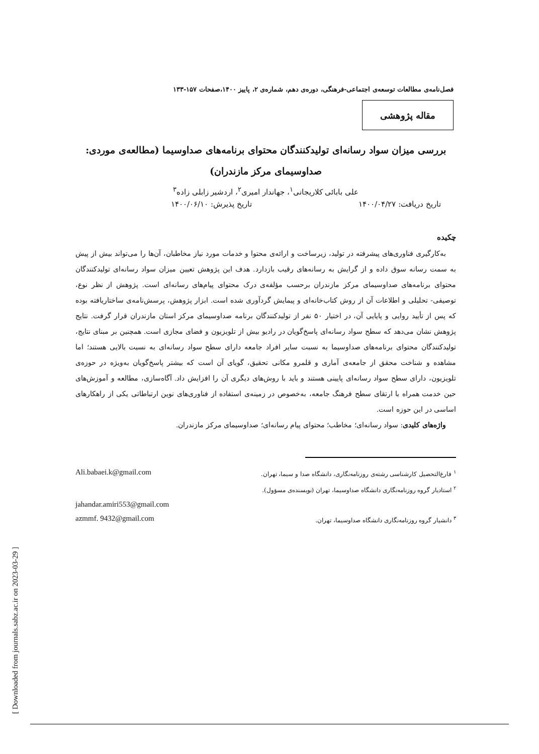فصل‌نامه‌ی مطالعات توسعه‌ی اجتماعی-فرهنگی، دوره‌ی دهم، شماره‌ی ۲، پاییز ۱۴۰۰،صفحات ۱۵۷-۱۳۳
مقاله پژوهشی
بررسی میزان سواد رسانه‌ای تولیدکنندگان محتوای برنامه‌های صداوسیما (مطالعه‌ی موردی: صداوسیمای مرکز مازندران)
علی بابائی کلاریجانی<sup>۱</sup>، جهاندار امیری<sup>۲</sup>، اردشیر زابلی زاده<sup>۳</sup>
تاریخ دریافت: ۱۴۰۰/۰۴/۲۷ تاریخ پذیرش: ۱۴۰۰/۰۶/۱۰
چکیده
به‌کارگیری فناوری‌های پیشرفته در تولید، زیرساخت و ارائه‌ی محتوا و خدمات مورد نیاز مخاطبان، آن‌ها را می‌تواند بیش از پیش به سمت رسانه سوق داده و از گرایش به رسانه‌های رقیب بازدارد. هدف این پژوهش تعیین میزان سواد رسانه‌ای تولیدکنندگان محتوای برنامه‌های صداوسیمای مرکز مازندران برحسب مؤلفه‌ی درک محتوای پیام‌های رسانه‌ای است. پژوهش از نظر نوع، توصیفی- تحلیلی و اطلاعات آن از روش کتاب‌خانه‌ای و پیمایش گردآوری شده است. ابزار پژوهش، پرسش‌نامه‌ی ساختاریافته بوده که پس از تأیید روایی و پایایی آن، در اختیار ۵۰ نفر از تولیدکنندگان برنامه صداوسیمای مرکز استان مازندران قرار گرفت. نتایج پژوهش نشان می‌دهد که سطح سواد رسانه‌ای پاسخ‌گویان در رادیو بیش از تلویزیون و فضای مجازی است. همچنین بر مبنای نتایج، تولیدکنندگان محتوای برنامه‌های صداوسیما به نسبت سایر افراد جامعه دارای سطح سواد رسانه‌ای به نسبت بالایی هستند؛ اما مشاهده و شناخت محقق از جامعه‌ی آماری و قلمرو مکانی تحقیق، گویای آن است که بیشتر پاسخ‌گویان به‌ویژه در حوزه‌ی تلویزیون، دارای سطح سواد رسانه‌ای پایینی هستند و باید با روش‌های دیگری آن را افزایش داد. آگاه‌سازی، مطالعه و آموزش‌های حین خدمت همراه با ارتقای سطح فرهنگ جامعه، به‌خصوص در زمینه‌ی استفاده از فناوری‌های نوین ارتباطاتی یکی از راهکارهای اساسی در این حوزه است.
واژه‌های کلیدی: سواد رسانه‌ای؛ مخاطب؛ محتوای پیام رسانه‌ای؛ صداوسیمای مرکز مازندران.
<sup>۱</sup> فارغ‌التحصیل کارشناسی رشته‌ی روزنامه‌نگاری، دانشگاه صدا و سیما، تهران. Ali.babaei.k@gmail.com
<sup>۲</sup> استادیار گروه روزنامه‌نگاری دانشگاه صداوسیما، تهران (نویسنده‌ی مسؤول).
jahandar.amiri553@gmail.com
<sup>۳</sup> دانشیار گروه روزنامه‌نگاری دانشگاه صداوسیما، تهران. azmmf. 9432@gmail.com
[ Downloaded from journals.sabz.ac.ir on 2023-03-29 ]